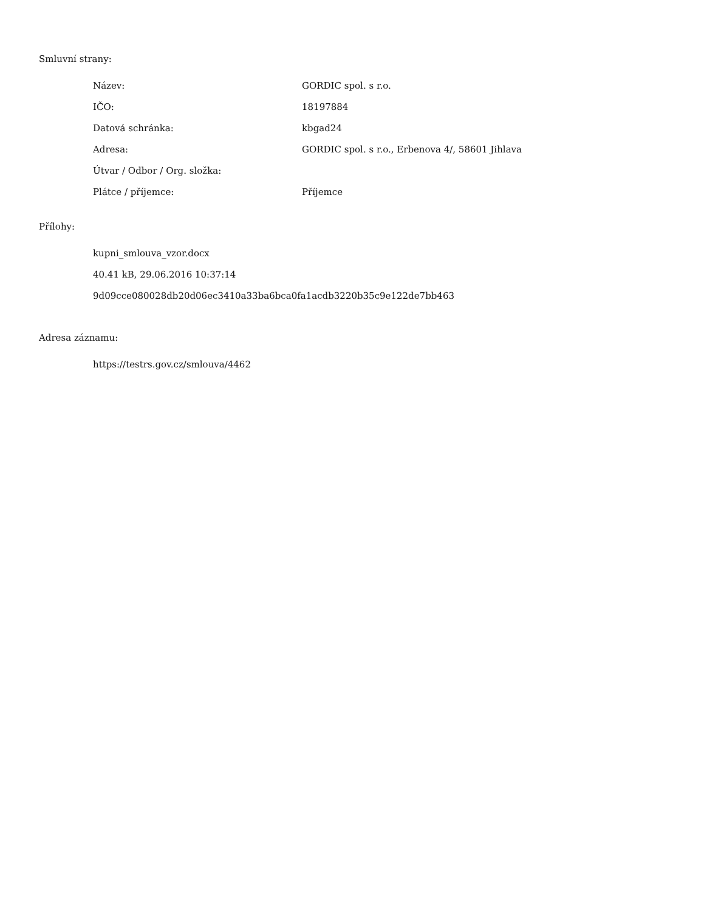Smluvní strany:
| Název: | GORDIC spol. s r.o. |
| IČO: | 18197884 |
| Datová schránka: | kbgad24 |
| Adresa: | GORDIC spol. s r.o., Erbenova 4/, 58601 Jihlava |
| Útvar / Odbor / Org. složka: | |
| Plátce / příjemce: | Příjemce |
Přílohy:
kupni_smlouva_vzor.docx
40.41 kB, 29.06.2016 10:37:14
9d09cce080028db20d06ec3410a33ba6bca0fa1acdb3220b35c9e122de7bb463
Adresa záznamu:
https://testrs.gov.cz/smlouva/4462